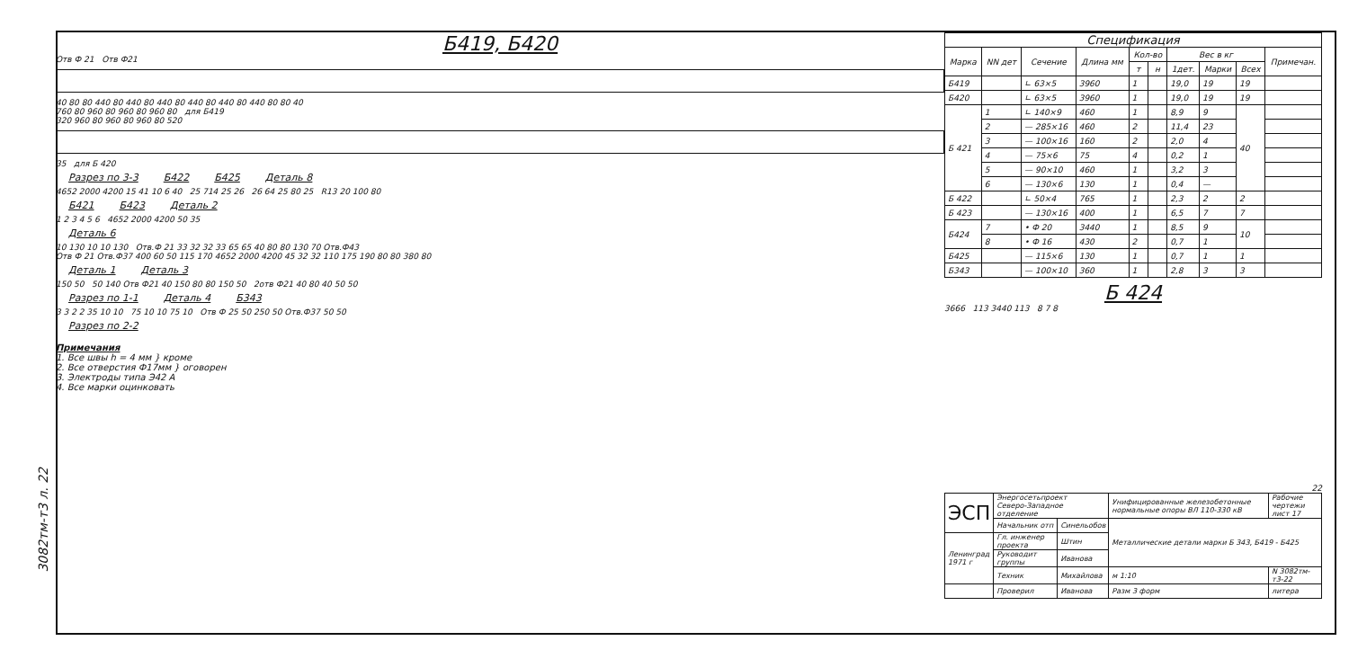3082тм-т3 л. 22
Б419, Б420
Отв Ф 21 Отв Ф21
40 80 80 440 80 440 80 440 80 440 80 440 80 440 80 80 40
760 80 960 80 960 80 960 80 для Б419
320 960 80 960 80 960 80 520
35 для Б 420
Разрез по 3-3 Б422 Б425 Деталь 8
4652 2000 4200 15 41 10 6 40 25 714 25 26 26 64 25 80 25 R13 20 100 80
Б421 Б423 Деталь 2
1 2 3 4 5 6 4652 2000 4200 50 35
Деталь 6
10 130 10 10 130 Отв.Ф 21 33 32 32 33 65 65 40 80 80 130 70 Отв.Ф43
Отв Ф 21 Отв.Ф37 400 60 50 115 170 4652 2000 4200 45 32 32 110 175 190 80 80 380 80
Деталь 1 Деталь 3
150 50 50 140 Отв Ф21 40 150 80 80 150 50 2отв Ф21 40 80 40 50 50
Разрез по 1-1 Деталь 4 Б343
3 3 2 2 35 10 10 75 10 10 75 10 Отв Ф 25 50 250 50 Отв.Ф37 50 50
Разрез по 2-2
Примечания
1. Все швы h = 4 мм } кроме
2. Все отверстия Ф17мм } оговорен
3. Электроды типа Э42 А
4. Все марки оцинковать
| Спецификация | | | | | | | | | |
| --- | --- | --- | --- | --- | --- | --- | --- | --- | --- |
| Марка | NN дет | Сечение | Длина мм | Кол-во | | Вес в кг | | | Примечан. |
| | | | | т | н | 1дет. | Марки | Всех | |
| Б419 | | ∟ 63×5 | 3960 | 1 | | 19,0 | 19 | 19 | |
| Б420 | | ∟ 63×5 | 3960 | 1 | | 19,0 | 19 | 19 | |
| Б 421 | 1 | ∟ 140×9 | 460 | 1 | | 8,9 | 9 | 40 | |
| | 2 | — 285×16 | 460 | 2 | | 11,4 | 23 | | |
| | 3 | — 100×16 | 160 | 2 | | 2,0 | 4 | | |
| | 4 | — 75×6 | 75 | 4 | | 0,2 | 1 | | |
| | 5 | — 90×10 | 460 | 1 | | 3,2 | 3 | | |
| | 6 | — 130×6 | 130 | 1 | | 0,4 | — | | |
| Б 422 | | ∟ 50×4 | 765 | 1 | | 2,3 | 2 | 2 | |
| Б 423 | | — 130×16 | 400 | 1 | | 6,5 | 7 | 7 | |
| Б424 | 7 | • Ф 20 | 3440 | 1 | | 8,5 | 9 | 10 | |
| | 8 | • Ф 16 | 430 | 2 | | 0,7 | 1 | | |
| Б425 | | — 115×6 | 130 | 1 | | 0,7 | 1 | 1 | |
| Б343 | | — 100×10 | 360 | 1 | | 2,8 | 3 | 3 | |
Б 424
3666 113 3440 113 8 7 8
22
| ЭСП | Энергосетьпроект Северо-Западное отделение | | Унифицированные железобетонные нормальные опоры ВЛ 110-330 кВ | | Рабочие чертежи лист 17 |
| | Начальник отп | Синельобов | Металлические детали марки Б 343, Б419 - Б425 | | |
| Ленинград 1971 г | Гл. инженер проекта | Штин | | | |
| | Руководит группы | Иванова | | | |
| | Техник | Михайлова | м 1:10 | N 3082тм-т3-22 | |
| | Проверил | Иванова | Разм 3 форм | литера | |